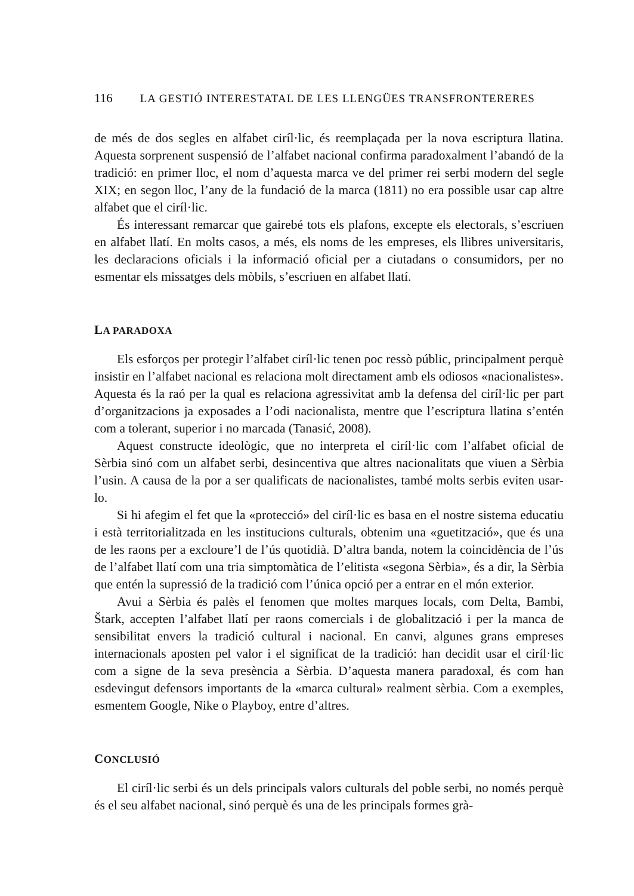116 LA GESTIÓ INTERESTATAL DE LES LLENGÜES TRANSFRONTERERES
de més de dos segles en alfabet ciríl·lic, és reemplaçada per la nova escriptura llatina. Aquesta sorprenent suspensió de l’alfabet nacional confirma paradoxalment l’abandó de la tradició: en primer lloc, el nom d’aquesta marca ve del primer rei serbi modern del segle XIX; en segon lloc, l’any de la fundació de la marca (1811) no era possible usar cap altre alfabet que el ciríl·lic.
És interessant remarcar que gairebé tots els plafons, excepte els electorals, s’escriuen en alfabet llatí. En molts casos, a més, els noms de les empreses, els llibres universitaris, les declaracions oficials i la informació oficial per a ciutadans o consumidors, per no esmentar els missatges dels mòbils, s’escriuen en alfabet llatí.
LA PARADOXA
Els esforços per protegir l’alfabet ciríl·lic tenen poc ressò públic, principalment perquè insistir en l’alfabet nacional es relaciona molt directament amb els odiosos «nacionalistes». Aquesta és la raó per la qual es relaciona agressivitat amb la defensa del ciríl·lic per part d’organitzacions ja exposades a l’odi nacionalista, mentre que l’escriptura llatina s’entén com a tolerant, superior i no marcada (Tanasić, 2008).
Aquest constructe ideològic, que no interpreta el ciríl·lic com l’alfabet oficial de Sèrbia sinó com un alfabet serbi, desincentiva que altres nacionalitats que viuen a Sèrbia l’usin. A causa de la por a ser qualificats de nacionalistes, també molts serbis eviten usar-lo.
Si hi afegim el fet que la «protecció» del ciríl·lic es basa en el nostre sistema educatiu i està territorialitzada en les institucions culturals, obtenim una «guetització», que és una de les raons per a excloure’l de l’ús quotidià. D’altra banda, notem la coincidència de l’ús de l’alfabet llatí com una tria simptomàtica de l’elitista «segona Sèrbia», és a dir, la Sèrbia que entén la supressió de la tradició com l’única opció per a entrar en el món exterior.
Avui a Sèrbia és palès el fenomen que moltes marques locals, com Delta, Bambi, Štark, accepten l’alfabet llatí per raons comercials i de globalització i per la manca de sensibilitat envers la tradició cultural i nacional. En canvi, algunes grans empreses internacionals aposten pel valor i el significat de la tradició: han decidit usar el ciríl·lic com a signe de la seva presència a Sèrbia. D’aquesta manera paradoxal, és com han esdevingut defensors importants de la «marca cultural» realment sèrbia. Com a exemples, esmentem Google, Nike o Playboy, entre d’altres.
CONCLUSIÓ
El ciríl·lic serbi és un dels principals valors culturals del poble serbi, no només perquè és el seu alfabet nacional, sinó perquè és una de les principals formes grà-